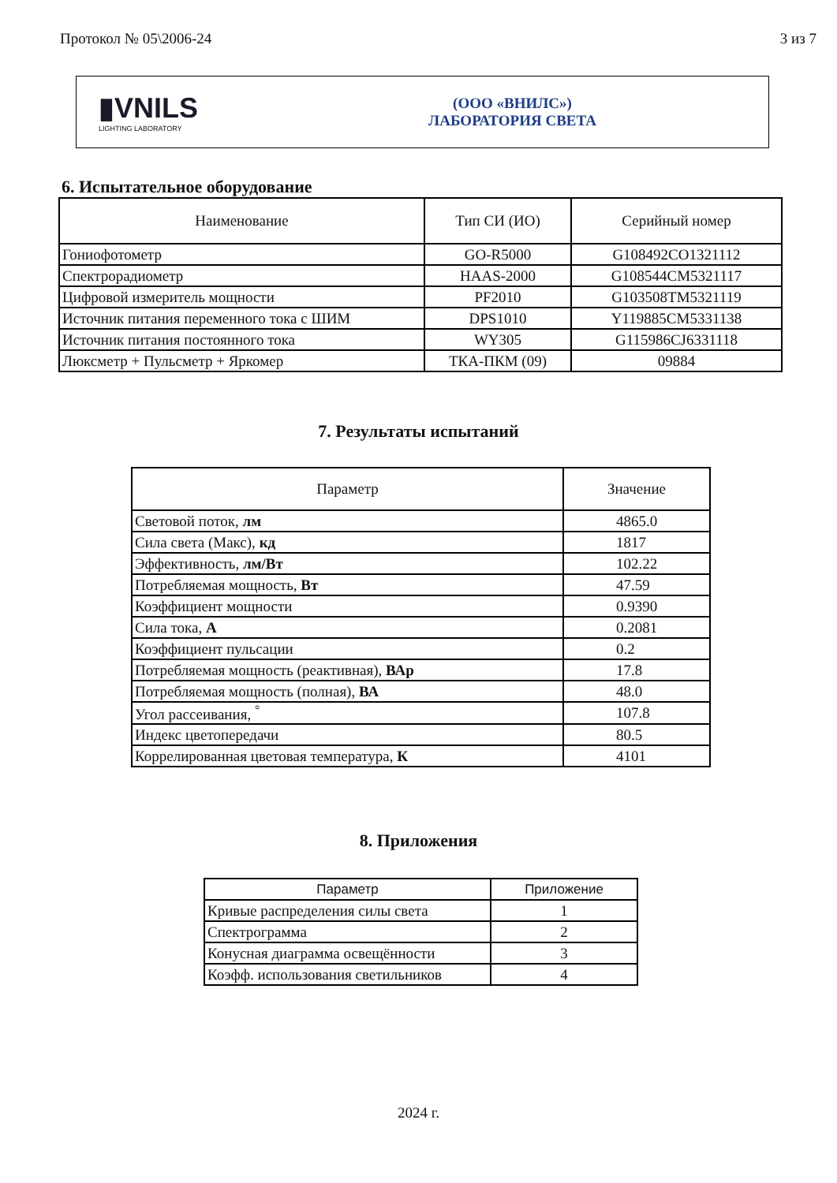Протокол № 05\2006-24 3 из 7
▮VNILS
LIGHTING LABORATORY
(ООО «ВНИЛС»)
ЛАБОРАТОРИЯ СВЕТА
6. Испытательное оборудование
| Наименование | Тип СИ (ИО) | Серийный номер |
| --- | --- | --- |
| Гониофотометр | GO-R5000 | G108492CO1321112 |
| Спектрорадиометр | HAAS-2000 | G108544CM5321117 |
| Цифровой измеритель мощности | PF2010 | G103508TM5321119 |
| Источник питания переменного тока с ШИМ | DPS1010 | Y119885CM5331138 |
| Источник питания постоянного тока | WY305 | G115986CJ6331118 |
| Люксметр + Пульсметр + Яркомер | ТКА-ПКМ (09) | 09884 |
7. Результаты испытаний
| Параметр | Значение |
| --- | --- |
| Световой поток, лм | 4865.0 |
| Сила света (Макс), кд | 1817 |
| Эффективность, лм/Вт | 102.22 |
| Потребляемая мощность, Вт | 47.59 |
| Коэффициент мощности | 0.9390 |
| Сила тока, А | 0.2081 |
| Коэффициент пульсации | 0.2 |
| Потребляемая мощность (реактивная), ВАр | 17.8 |
| Потребляемая мощность (полная), ВА | 48.0 |
| Угол рассеивания, <sup>°</sup> | 107.8 |
| Индекс цветопередачи | 80.5 |
| Коррелированная цветовая температура, К | 4101 |
8. Приложения
| Параметр | Приложение |
| --- | --- |
| Кривые распределения силы света | 1 |
| Спектрограмма | 2 |
| Конусная диаграмма освещённости | 3 |
| Коэфф. использования светильников | 4 |
2024 г.